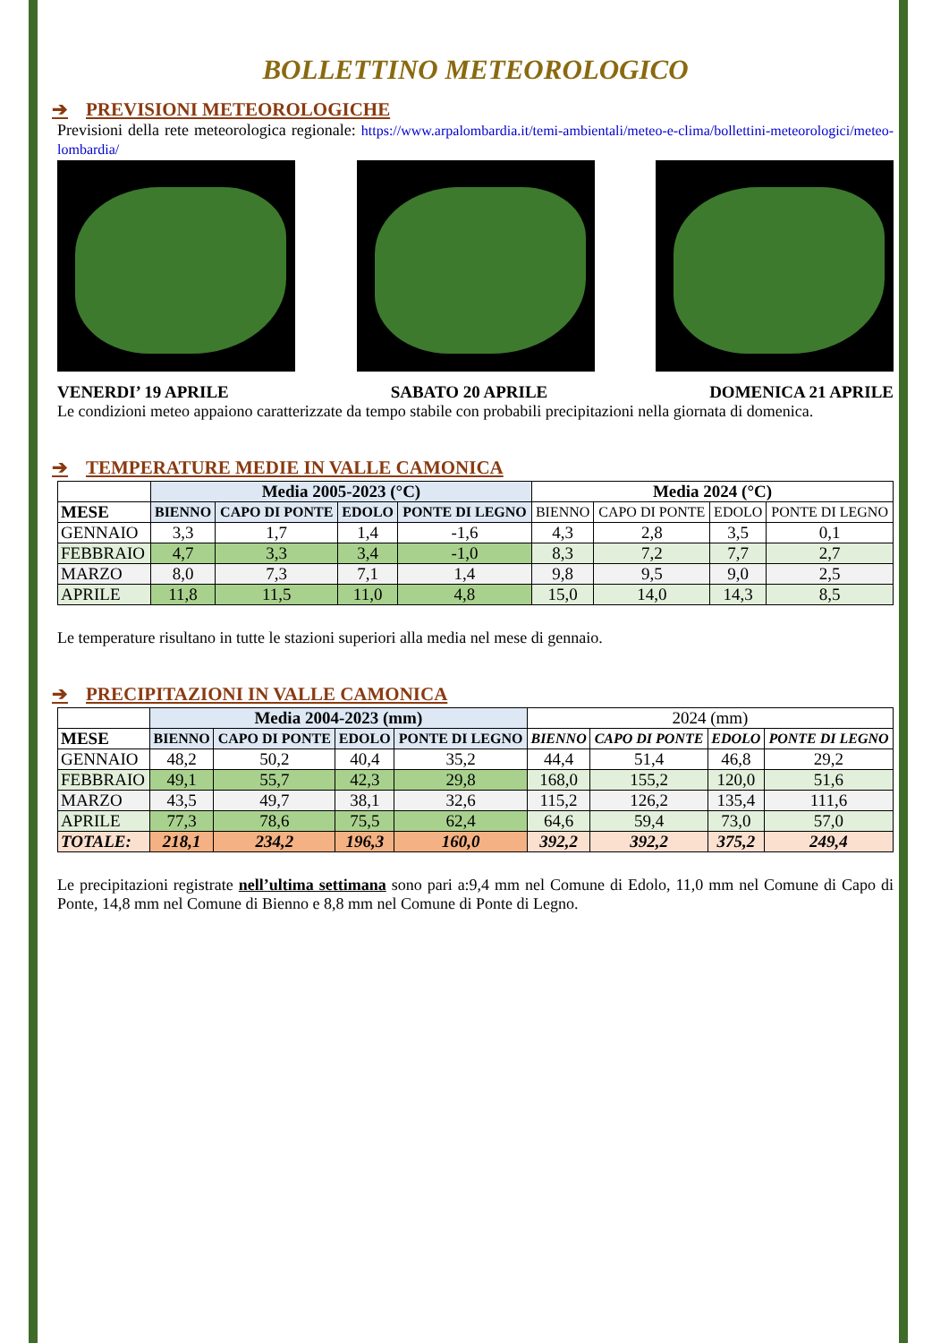BOLLETTINO METEOROLOGICO
➔ PREVISIONI METEOROLOGICHE
Previsioni della rete meteorologica regionale: https://www.arpalombardia.it/temi-ambientali/meteo-e-clima/bollettini-meteorologici/meteo-lombardia/
VENERDI’ 19 APRILE SABATO 20 APRILE DOMENICA 21 APRILE
Le condizioni meteo appaiono caratterizzate da tempo stabile con probabili precipitazioni nella giornata di domenica.
➔ TEMPERATURE MEDIE IN VALLE CAMONICA
| | Media 2005-2023 (°C) | | | | Media 2024 (°C) | | | |
| MESE | BIENNO | CAPO DI PONTE | EDOLO | PONTE DI LEGNO | BIENNO | CAPO DI PONTE | EDOLO | PONTE DI LEGNO |
| GENNAIO | 3,3 | 1,7 | 1,4 | -1,6 | 4,3 | 2,8 | 3,5 | 0,1 |
| FEBBRAIO | 4,7 | 3,3 | 3,4 | -1,0 | 8,3 | 7,2 | 7,7 | 2,7 |
| MARZO | 8,0 | 7,3 | 7,1 | 1,4 | 9,8 | 9,5 | 9,0 | 2,5 |
| APRILE | 11,8 | 11,5 | 11,0 | 4,8 | 15,0 | 14,0 | 14,3 | 8,5 |
Le temperature risultano in tutte le stazioni superiori alla media nel mese di gennaio.
➔ PRECIPITAZIONI IN VALLE CAMONICA
| | Media 2004-2023 (mm) | | | | 2024 (mm) | | | |
| MESE | BIENNO | CAPO DI PONTE | EDOLO | PONTE DI LEGNO | BIENNO | CAPO DI PONTE | EDOLO | PONTE DI LEGNO |
| GENNAIO | 48,2 | 50,2 | 40,4 | 35,2 | 44,4 | 51,4 | 46,8 | 29,2 |
| FEBBRAIO | 49,1 | 55,7 | 42,3 | 29,8 | 168,0 | 155,2 | 120,0 | 51,6 |
| MARZO | 43,5 | 49,7 | 38,1 | 32,6 | 115,2 | 126,2 | 135,4 | 111,6 |
| APRILE | 77,3 | 78,6 | 75,5 | 62,4 | 64,6 | 59,4 | 73,0 | 57,0 |
| TOTALE: | 218,1 | 234,2 | 196,3 | 160,0 | 392,2 | 392,2 | 375,2 | 249,4 |
Le precipitazioni registrate nell’ultima settimana sono pari a:9,4 mm nel Comune di Edolo, 11,0 mm nel Comune di Capo di Ponte, 14,8 mm nel Comune di Bienno e 8,8 mm nel Comune di Ponte di Legno.